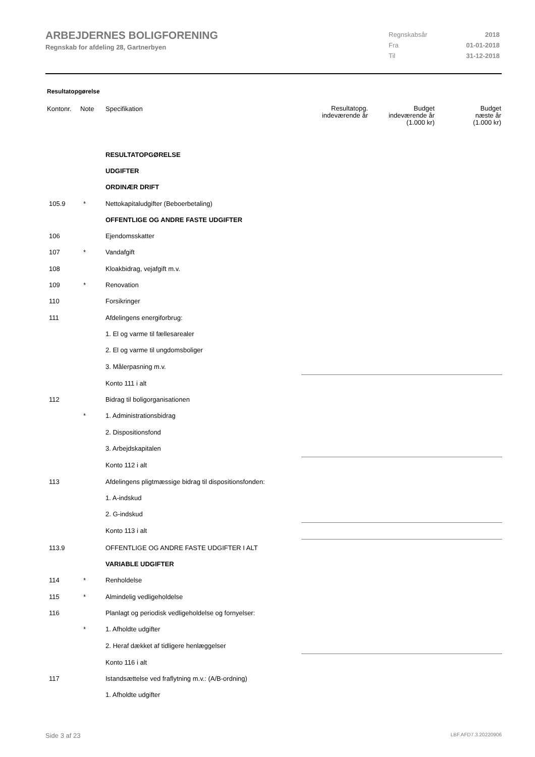ARBEJDERNES BOLIGFORENING
Regnskab for afdeling 28, Gartnerbyen
| Regnskabsår | 2018 |
| Fra | 01-01-2018 |
| Til | 31-12-2018 |
Resultatopgørelse
| Kontonr. | Note | Specifikation | Resultatopg. indeværende år | Budget indeværende år (1.000 kr) | Budget næste år (1.000 kr) |
| --- | --- | --- | --- | --- | --- |
| | | RESULTATOPGØRELSE | | | |
| | | UDGIFTER | | | |
| | | ORDINÆR DRIFT | | | |
| 105.9 | * | Nettokapitaludgifter (Beboerbetaling) | | | |
| | | OFFENTLIGE OG ANDRE FASTE UDGIFTER | | | |
| 106 | | Ejendomsskatter | | | |
| 107 | * | Vandafgift | | | |
| 108 | | Kloakbidrag, vejafgift m.v. | | | |
| 109 | * | Renovation | | | |
| 110 | | Forsikringer | | | |
| 111 | | Afdelingens energiforbrug: | | | |
| | | 1. El og varme til fællesarealer | | | |
| | | 2. El og varme til ungdomsboliger | | | |
| | | 3. Målerpasning m.v. | | | |
| | | Konto 111 i alt | | | |
| 112 | | Bidrag til boligorganisationen | | | |
| | * | 1. Administrationsbidrag | | | |
| | | 2. Dispositionsfond | | | |
| | | 3. Arbejdskapitalen | | | |
| | | Konto 112 i alt | | | |
| 113 | | Afdelingens pligtmæssige bidrag til dispositionsfonden: | | | |
| | | 1. A-indskud | | | |
| | | 2. G-indskud | | | |
| | | Konto 113 i alt | | | |
| 113.9 | | OFFENTLIGE OG ANDRE FASTE UDGIFTER I ALT | | | |
| | | VARIABLE UDGIFTER | | | |
| 114 | * | Renholdelse | | | |
| 115 | * | Almindelig vedligeholdelse | | | |
| 116 | | Planlagt og periodisk vedligeholdelse og fornyelser: | | | |
| | * | 1. Afholdte udgifter | | | |
| | | 2. Heraf dækket af tidligere henlæggelser | | | |
| | | Konto 116 i alt | | | |
| 117 | | Istandsættelse ved fraflytning m.v.: (A/B-ordning) | | | |
| | | 1. Afholdte udgifter | | | |
Side 3 af 23 LBF.AFD7.3.20220906